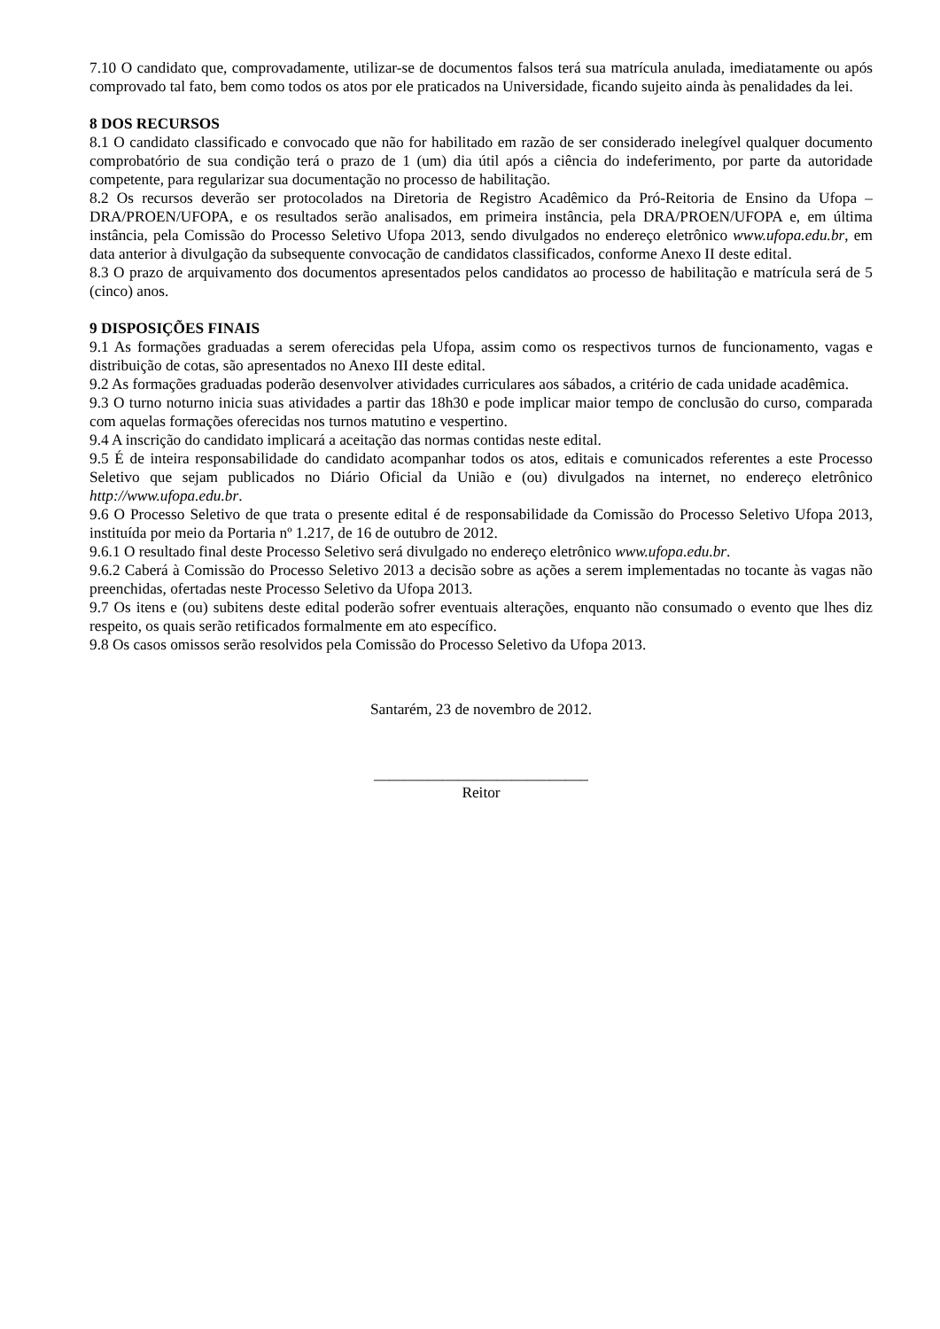7.10 O candidato que, comprovadamente, utilizar-se de documentos falsos terá sua matrícula anulada, imediatamente ou após comprovado tal fato, bem como todos os atos por ele praticados na Universidade, ficando sujeito ainda às penalidades da lei.
8 DOS RECURSOS
8.1 O candidato classificado e convocado que não for habilitado em razão de ser considerado inelegível qualquer documento comprobatório de sua condição terá o prazo de 1 (um) dia útil após a ciência do indeferimento, por parte da autoridade competente, para regularizar sua documentação no processo de habilitação.
8.2 Os recursos deverão ser protocolados na Diretoria de Registro Acadêmico da Pró-Reitoria de Ensino da Ufopa – DRA/PROEN/UFOPA, e os resultados serão analisados, em primeira instância, pela DRA/PROEN/UFOPA e, em última instância, pela Comissão do Processo Seletivo Ufopa 2013, sendo divulgados no endereço eletrônico www.ufopa.edu.br, em data anterior à divulgação da subsequente convocação de candidatos classificados, conforme Anexo II deste edital.
8.3 O prazo de arquivamento dos documentos apresentados pelos candidatos ao processo de habilitação e matrícula será de 5 (cinco) anos.
9 DISPOSIÇÕES FINAIS
9.1 As formações graduadas a serem oferecidas pela Ufopa, assim como os respectivos turnos de funcionamento, vagas e distribuição de cotas, são apresentados no Anexo III deste edital.
9.2 As formações graduadas poderão desenvolver atividades curriculares aos sábados, a critério de cada unidade acadêmica.
9.3 O turno noturno inicia suas atividades a partir das 18h30 e pode implicar maior tempo de conclusão do curso, comparada com aquelas formações oferecidas nos turnos matutino e vespertino.
9.4 A inscrição do candidato implicará a aceitação das normas contidas neste edital.
9.5 É de inteira responsabilidade do candidato acompanhar todos os atos, editais e comunicados referentes a este Processo Seletivo que sejam publicados no Diário Oficial da União e (ou) divulgados na internet, no endereço eletrônico http://www.ufopa.edu.br.
9.6 O Processo Seletivo de que trata o presente edital é de responsabilidade da Comissão do Processo Seletivo Ufopa 2013, instituída por meio da Portaria nº 1.217, de 16 de outubro de 2012.
9.6.1 O resultado final deste Processo Seletivo será divulgado no endereço eletrônico www.ufopa.edu.br.
9.6.2 Caberá à Comissão do Processo Seletivo 2013 a decisão sobre as ações a serem implementadas no tocante às vagas não preenchidas, ofertadas neste Processo Seletivo da Ufopa 2013.
9.7 Os itens e (ou) subitens deste edital poderão sofrer eventuais alterações, enquanto não consumado o evento que lhes diz respeito, os quais serão retificados formalmente em ato específico.
9.8 Os casos omissos serão resolvidos pela Comissão do Processo Seletivo da Ufopa 2013.
Santarém, 23 de novembro de 2012.
____________________________
Reitor